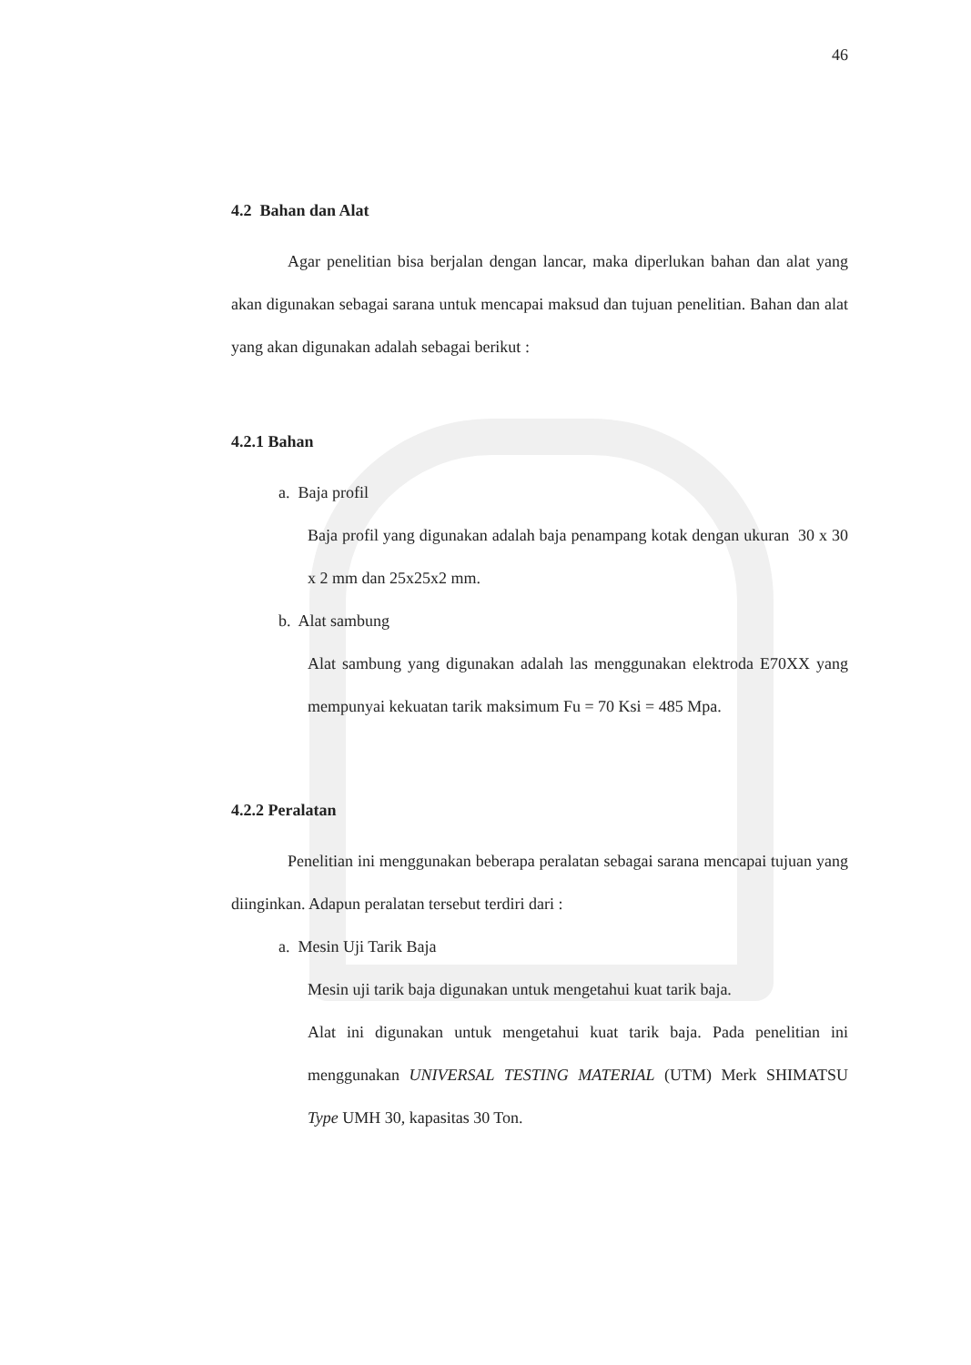46
4.2 Bahan dan Alat
Agar penelitian bisa berjalan dengan lancar, maka diperlukan bahan dan alat yang akan digunakan sebagai sarana untuk mencapai maksud dan tujuan penelitian. Bahan dan alat yang akan digunakan adalah sebagai berikut :
4.2.1 Bahan
a. Baja profil
Baja profil yang digunakan adalah baja penampang kotak dengan ukuran 30 x 30 x 2 mm dan 25x25x2 mm.
b. Alat sambung
Alat sambung yang digunakan adalah las menggunakan elektroda E70XX yang mempunyai kekuatan tarik maksimum Fu = 70 Ksi = 485 Mpa.
4.2.2 Peralatan
Penelitian ini menggunakan beberapa peralatan sebagai sarana mencapai tujuan yang diinginkan. Adapun peralatan tersebut terdiri dari :
a. Mesin Uji Tarik Baja
Mesin uji tarik baja digunakan untuk mengetahui kuat tarik baja.
Alat ini digunakan untuk mengetahui kuat tarik baja. Pada penelitian ini menggunakan UNIVERSAL TESTING MATERIAL (UTM) Merk SHIMATSU Type UMH 30, kapasitas 30 Ton.